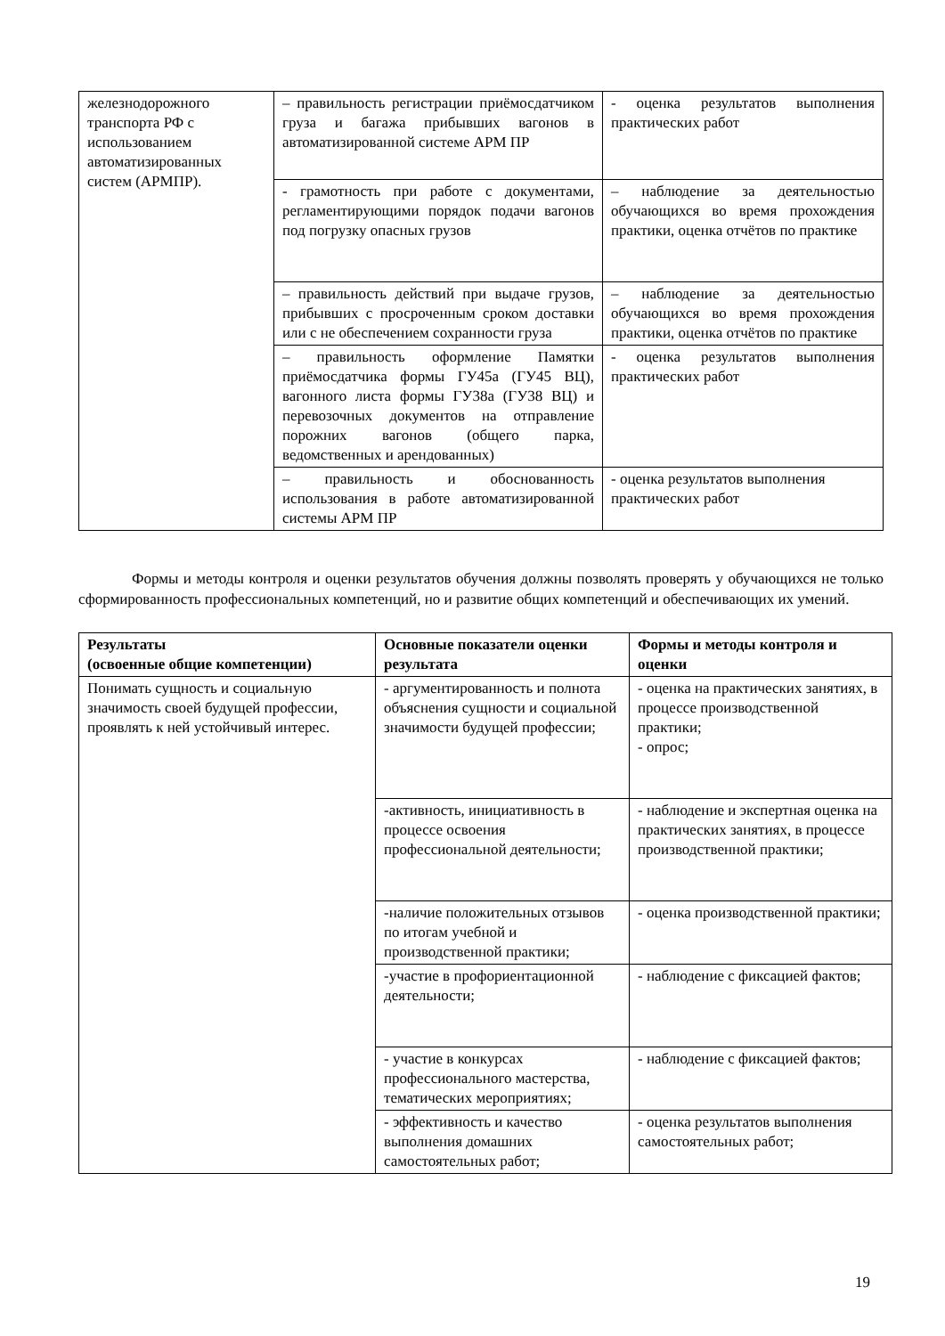| железнодорожного транспорта РФ с использованием автоматизированных систем (АРМПР). | – правильность регистрации приёмосдатчиком груза и багажа прибывших вагонов в автоматизированной системе АРМ ПР | - оценка результатов выполнения практических работ |
| | - грамотность при работе с документами, регламентирующими порядок подачи вагонов под погрузку опасных грузов | – наблюдение за деятельностью обучающихся во время прохождения практики, оценка отчётов по практике |
| | – правильность действий при выдаче грузов, прибывших с просроченным сроком доставки или с не обеспечением сохранности груза | – наблюдение за деятельностью обучающихся во время прохождения практики, оценка отчётов по практике |
| | – правильность оформление Памятки приёмосдатчика формы ГУ45а (ГУ45 ВЦ), вагонного листа формы ГУ38а (ГУ38 ВЦ) и перевозочных документов на отправление порожних вагонов (общего парка, ведомственных и арендованных) | - оценка результатов выполнения практических работ |
| | – правильность и обоснованность использования в работе автоматизированной системы АРМ ПР | - оценка результатов выполнения практических работ |
Формы и методы контроля и оценки результатов обучения должны позволять проверять у обучающихся не только сформированность профессиональных компетенций, но и развитие общих компетенций и обеспечивающих их умений.
| Результаты (освоенные общие компетенции) | Основные показатели оценки результата | Формы и методы контроля и оценки |
| --- | --- | --- |
| Понимать сущность и социальную значимость своей будущей профессии, проявлять к ней устойчивый интерес. | - аргументированность и полнота объяснения сущности и социальной значимости будущей профессии; | - оценка на практических занятиях, в процессе производственной практики; - опрос; |
| | -активность, инициативность в процессе освоения профессиональной деятельности; | - наблюдение и экспертная оценка на практических занятиях, в процессе производственной практики; |
| | -наличие положительных отзывов по итогам учебной и производственной практики; | - оценка производственной практики; |
| | -участие в профориентационной деятельности; | - наблюдение с фиксацией фактов; |
| | - участие в конкурсах профессионального мастерства, тематических мероприятиях; | - наблюдение с фиксацией фактов; |
| | - эффективность и качество выполнения домашних самостоятельных работ; | - оценка результатов выполнения самостоятельных работ; |
19